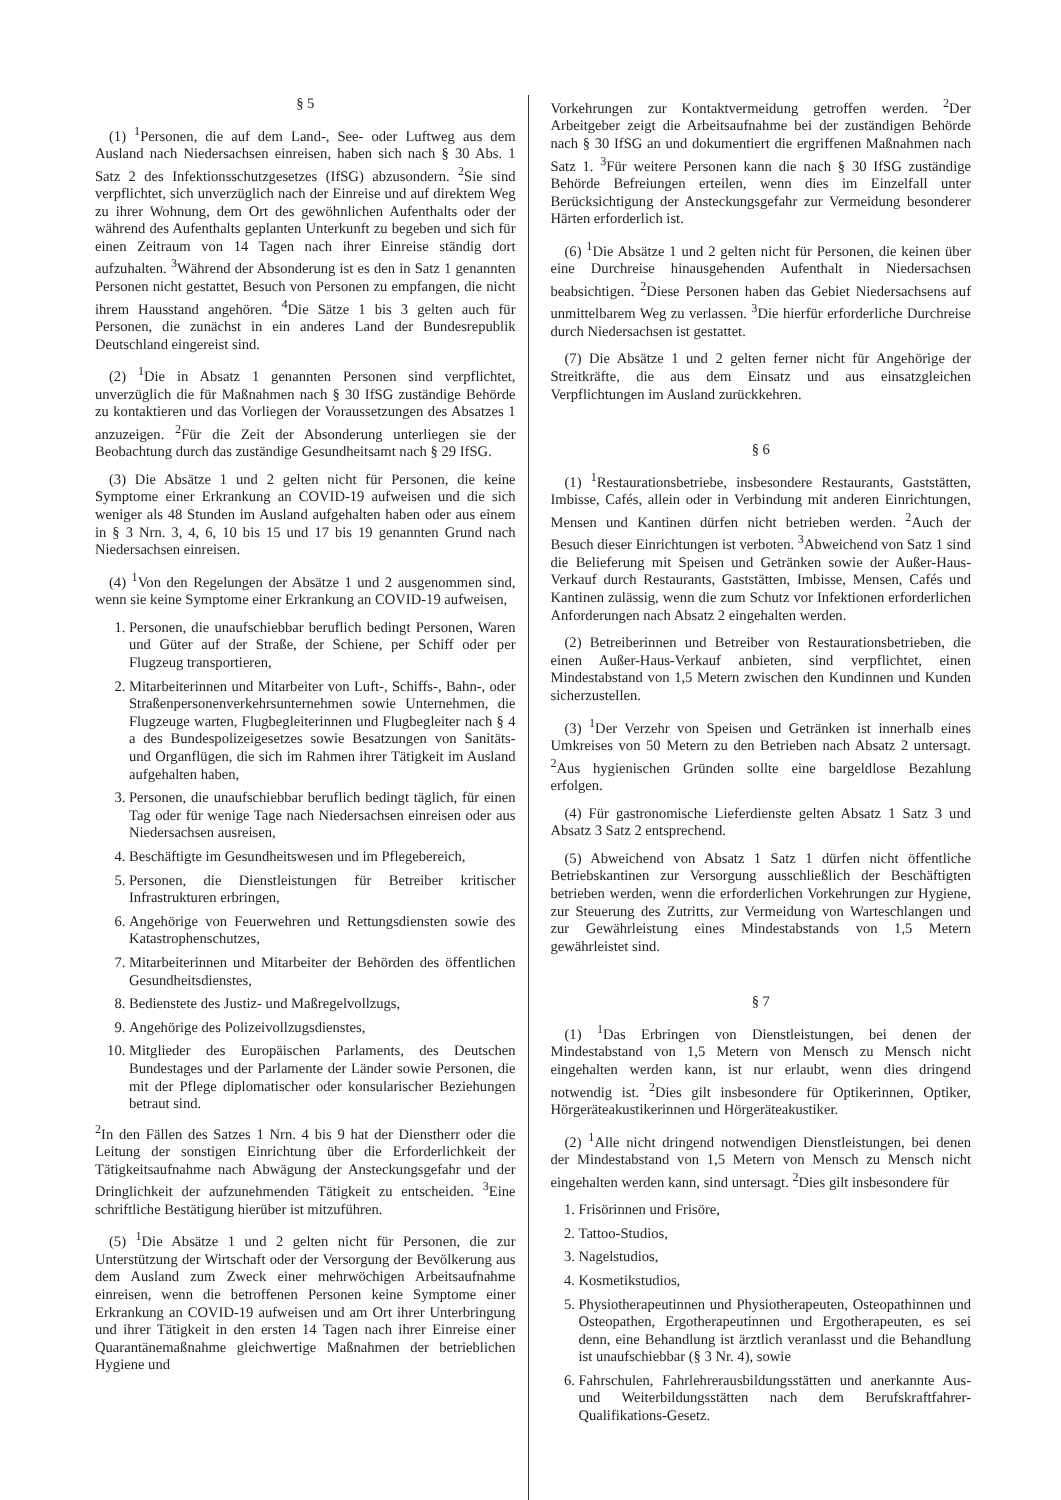§ 5
(1) <sup>1</sup>Personen, die auf dem Land-, See- oder Luftweg aus dem Ausland nach Niedersachsen einreisen, haben sich nach § 30 Abs. 1 Satz 2 des Infektionsschutzgesetzes (IfSG) abzusondern. <sup>2</sup>Sie sind verpflichtet, sich unverzüglich nach der Einreise und auf direktem Weg zu ihrer Wohnung, dem Ort des gewöhnlichen Aufenthalts oder der während des Aufenthalts geplanten Unterkunft zu begeben und sich für einen Zeitraum von 14 Tagen nach ihrer Einreise ständig dort aufzuhalten. <sup>3</sup>Während der Absonderung ist es den in Satz 1 genannten Personen nicht gestattet, Besuch von Personen zu empfangen, die nicht ihrem Hausstand angehören. <sup>4</sup>Die Sätze 1 bis 3 gelten auch für Personen, die zunächst in ein anderes Land der Bundesrepublik Deutschland eingereist sind.
(2) <sup>1</sup>Die in Absatz 1 genannten Personen sind verpflichtet, unverzüglich die für Maßnahmen nach § 30 IfSG zuständige Behörde zu kontaktieren und das Vorliegen der Voraussetzungen des Absatzes 1 anzuzeigen. <sup>2</sup>Für die Zeit der Absonderung unterliegen sie der Beobachtung durch das zuständige Gesundheitsamt nach § 29 IfSG.
(3) Die Absätze 1 und 2 gelten nicht für Personen, die keine Symptome einer Erkrankung an COVID-19 aufweisen und die sich weniger als 48 Stunden im Ausland aufgehalten haben oder aus einem in § 3 Nrn. 3, 4, 6, 10 bis 15 und 17 bis 19 genannten Grund nach Niedersachsen einreisen.
(4) <sup>1</sup>Von den Regelungen der Absätze 1 und 2 ausgenommen sind, wenn sie keine Symptome einer Erkrankung an COVID-19 aufweisen,
1. Personen, die unaufschiebbar beruflich bedingt Personen, Waren und Güter auf der Straße, der Schiene, per Schiff oder per Flugzeug transportieren,
2. Mitarbeiterinnen und Mitarbeiter von Luft-, Schiffs-, Bahn-, oder Straßenpersonenverkehrsunternehmen sowie Unternehmen, die Flugzeuge warten, Flugbegleiterinnen und Flugbegleiter nach § 4 a des Bundespolizeigesetzes sowie Besatzungen von Sanitäts- und Organflügen, die sich im Rahmen ihrer Tätigkeit im Ausland aufgehalten haben,
3. Personen, die unaufschiebbar beruflich bedingt täglich, für einen Tag oder für wenige Tage nach Niedersachsen einreisen oder aus Niedersachsen ausreisen,
4. Beschäftigte im Gesundheitswesen und im Pflegebereich,
5. Personen, die Dienstleistungen für Betreiber kritischer Infrastrukturen erbringen,
6. Angehörige von Feuerwehren und Rettungsdiensten sowie des Katastrophenschutzes,
7. Mitarbeiterinnen und Mitarbeiter der Behörden des öffentlichen Gesundheitsdienstes,
8. Bedienstete des Justiz- und Maßregelvollzugs,
9. Angehörige des Polizeivollzugsdienstes,
10. Mitglieder des Europäischen Parlaments, des Deutschen Bundestages und der Parlamente der Länder sowie Personen, die mit der Pflege diplomatischer oder konsularischer Beziehungen betraut sind.
<sup>2</sup> In den Fällen des Satzes 1 Nrn. 4 bis 9 hat der Dienstherr oder die Leitung der sonstigen Einrichtung über die Erforderlichkeit der Tätigkeitsaufnahme nach Abwägung der Ansteckungsgefahr und der Dringlichkeit der aufzunehmenden Tätigkeit zu entscheiden. <sup>3</sup>Eine schriftliche Bestätigung hierüber ist mitzuführen.
(5) <sup>1</sup>Die Absätze 1 und 2 gelten nicht für Personen, die zur Unterstützung der Wirtschaft oder der Versorgung der Bevölkerung aus dem Ausland zum Zweck einer mehrwöchigen Arbeitsaufnahme einreisen, wenn die betroffenen Personen keine Symptome einer Erkrankung an COVID-19 aufweisen und am Ort ihrer Unterbringung und ihrer Tätigkeit in den ersten 14 Tagen nach ihrer Einreise einer Quarantänemaßnahme gleichwertige Maßnahmen der betrieblichen Hygiene und
Vorkehrungen zur Kontaktvermeidung getroffen werden. <sup>2</sup>Der Arbeitgeber zeigt die Arbeitsaufnahme bei der zuständigen Behörde nach § 30 IfSG an und dokumentiert die ergriffenen Maßnahmen nach Satz 1. <sup>3</sup>Für weitere Personen kann die nach § 30 IfSG zuständige Behörde Befreiungen erteilen, wenn dies im Einzelfall unter Berücksichtigung der Ansteckungsgefahr zur Vermeidung besonderer Härten erforderlich ist.
(6) <sup>1</sup>Die Absätze 1 und 2 gelten nicht für Personen, die keinen über eine Durchreise hinausgehenden Aufenthalt in Niedersachsen beabsichtigen. <sup>2</sup>Diese Personen haben das Gebiet Niedersachsens auf unmittelbarem Weg zu verlassen. <sup>3</sup>Die hierfür erforderliche Durchreise durch Niedersachsen ist gestattet.
(7) Die Absätze 1 und 2 gelten ferner nicht für Angehörige der Streitkräfte, die aus dem Einsatz und aus einsatzgleichen Verpflichtungen im Ausland zurückkehren.
§ 6
(1) <sup>1</sup>Restaurationsbetriebe, insbesondere Restaurants, Gaststätten, Imbisse, Cafés, allein oder in Verbindung mit anderen Einrichtungen, Mensen und Kantinen dürfen nicht betrieben werden. <sup>2</sup>Auch der Besuch dieser Einrichtungen ist verboten. <sup>3</sup>Abweichend von Satz 1 sind die Belieferung mit Speisen und Getränken sowie der Außer-Haus-Verkauf durch Restaurants, Gaststätten, Imbisse, Mensen, Cafés und Kantinen zulässig, wenn die zum Schutz vor Infektionen erforderlichen Anforderungen nach Absatz 2 eingehalten werden.
(2) Betreiberinnen und Betreiber von Restaurationsbetrieben, die einen Außer-Haus-Verkauf anbieten, sind verpflichtet, einen Mindestabstand von 1,5 Metern zwischen den Kundinnen und Kunden sicherzustellen.
(3) <sup>1</sup>Der Verzehr von Speisen und Getränken ist innerhalb eines Umkreises von 50 Metern zu den Betrieben nach Absatz 2 untersagt. <sup>2</sup>Aus hygienischen Gründen sollte eine bargeldlose Bezahlung erfolgen.
(4) Für gastronomische Lieferdienste gelten Absatz 1 Satz 3 und Absatz 3 Satz 2 entsprechend.
(5) Abweichend von Absatz 1 Satz 1 dürfen nicht öffentliche Betriebskantinen zur Versorgung ausschließlich der Beschäftigten betrieben werden, wenn die erforderlichen Vorkehrungen zur Hygiene, zur Steuerung des Zutritts, zur Vermeidung von Warteschlangen und zur Gewährleistung eines Mindestabstands von 1,5 Metern gewährleistet sind.
§ 7
(1) <sup>1</sup>Das Erbringen von Dienstleistungen, bei denen der Mindestabstand von 1,5 Metern von Mensch zu Mensch nicht eingehalten werden kann, ist nur erlaubt, wenn dies dringend notwendig ist. <sup>2</sup>Dies gilt insbesondere für Optikerinnen, Optiker, Hörgeräteakustikerinnen und Hörgeräteakustiker.
(2) <sup>1</sup>Alle nicht dringend notwendigen Dienstleistungen, bei denen der Mindestabstand von 1,5 Metern von Mensch zu Mensch nicht eingehalten werden kann, sind untersagt. <sup>2</sup>Dies gilt insbesondere für
1. Frisörinnen und Frisöre,
2. Tattoo-Studios,
3. Nagelstudios,
4. Kosmetikstudios,
5. Physiotherapeutinnen und Physiotherapeuten, Osteopathinnen und Osteopathen, Ergotherapeutinnen und Ergotherapeuten, es sei denn, eine Behandlung ist ärztlich veranlasst und die Behandlung ist unaufschiebbar (§ 3 Nr. 4), sowie
6. Fahrschulen, Fahrlehrerausbildungsstätten und anerkannte Aus- und Weiterbildungsstätten nach dem Berufskraftfahrer-Qualifikations-Gesetz.